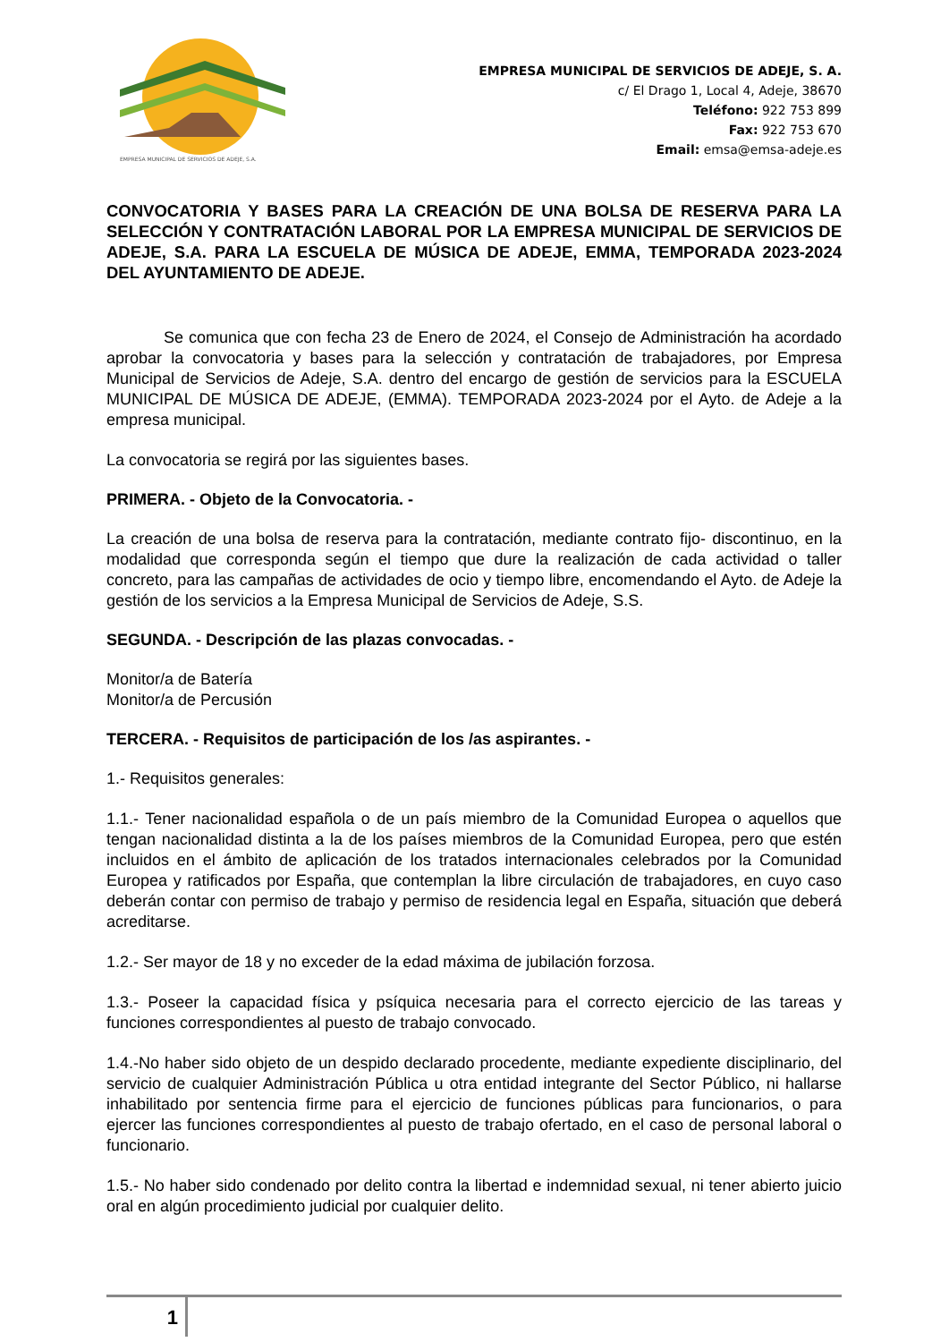EMPRESA MUNICIPAL DE SERVICIOS DE ADEJE, S.A.
EMPRESA MUNICIPAL DE SERVICIOS DE ADEJE, S. A.
c/ El Drago 1, Local 4, Adeje, 38670
Teléfono: 922 753 899
Fax: 922 753 670
Email: emsa@emsa-adeje.es
CONVOCATORIA Y BASES PARA LA CREACIÓN DE UNA BOLSA DE RESERVA PARA LA SELECCIÓN Y CONTRATACIÓN LABORAL POR LA EMPRESA MUNICIPAL DE SERVICIOS DE ADEJE, S.A. PARA LA ESCUELA DE MÚSICA DE ADEJE, EMMA, TEMPORADA 2023-2024 DEL AYUNTAMIENTO DE ADEJE.
Se comunica que con fecha 23 de Enero de 2024, el Consejo de Administración ha acordado aprobar la convocatoria y bases para la selección y contratación de trabajadores, por Empresa Municipal de Servicios de Adeje, S.A. dentro del encargo de gestión de servicios para la ESCUELA MUNICIPAL DE MÚSICA DE ADEJE, (EMMA). TEMPORADA 2023-2024 por el Ayto. de Adeje a la empresa municipal.
La convocatoria se regirá por las siguientes bases.
PRIMERA. - Objeto de la Convocatoria. -
La creación de una bolsa de reserva para la contratación, mediante contrato fijo- discontinuo, en la modalidad que corresponda según el tiempo que dure la realización de cada actividad o taller concreto, para las campañas de actividades de ocio y tiempo libre, encomendando el Ayto. de Adeje la gestión de los servicios a la Empresa Municipal de Servicios de Adeje, S.S.
SEGUNDA. - Descripción de las plazas convocadas. -
Monitor/a de Batería
Monitor/a de Percusión
TERCERA. - Requisitos de participación de los /as aspirantes. -
1.- Requisitos generales:
1.1.- Tener nacionalidad española o de un país miembro de la Comunidad Europea o aquellos que tengan nacionalidad distinta a la de los países miembros de la Comunidad Europea, pero que estén incluidos en el ámbito de aplicación de los tratados internacionales celebrados por la Comunidad Europea y ratificados por España, que contemplan la libre circulación de trabajadores, en cuyo caso deberán contar con permiso de trabajo y permiso de residencia legal en España, situación que deberá acreditarse.
1.2.- Ser mayor de 18 y no exceder de la edad máxima de jubilación forzosa.
1.3.- Poseer la capacidad física y psíquica necesaria para el correcto ejercicio de las tareas y funciones correspondientes al puesto de trabajo convocado.
1.4.-No haber sido objeto de un despido declarado procedente, mediante expediente disciplinario, del servicio de cualquier Administración Pública u otra entidad integrante del Sector Público, ni hallarse inhabilitado por sentencia firme para el ejercicio de funciones públicas para funcionarios, o para ejercer las funciones correspondientes al puesto de trabajo ofertado, en el caso de personal laboral o funcionario.
1.5.- No haber sido condenado por delito contra la libertad e indemnidad sexual, ni tener abierto juicio oral en algún procedimiento judicial por cualquier delito.
1